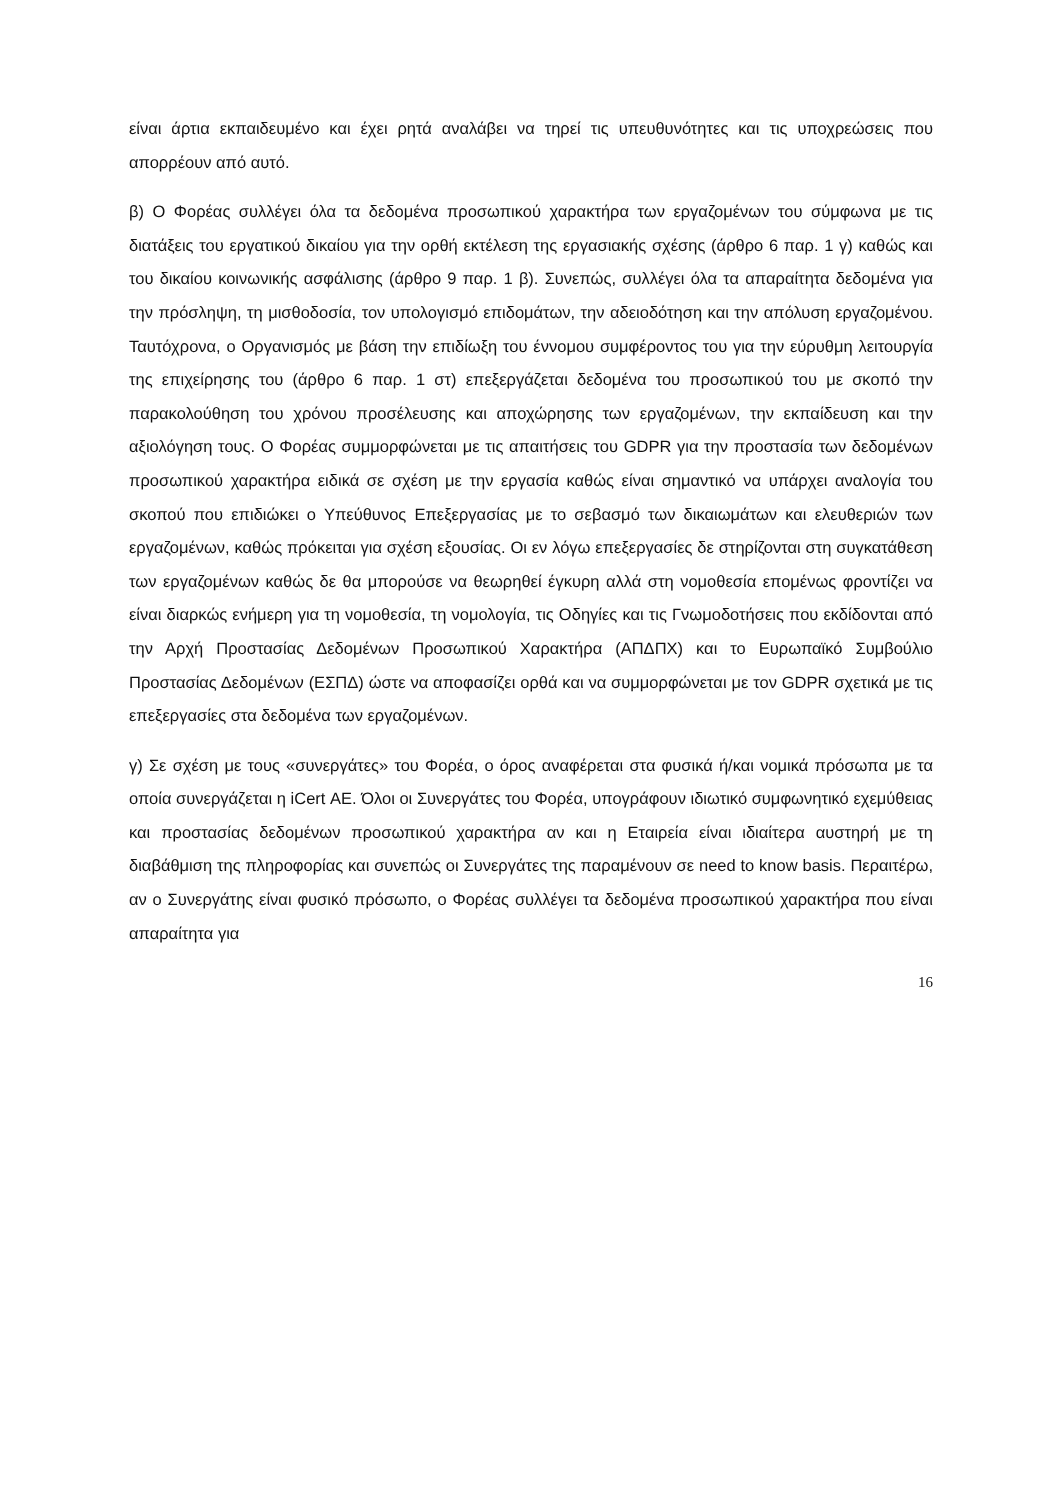είναι άρτια εκπαιδευμένο και έχει ρητά αναλάβει να τηρεί τις υπευθυνότητες και τις υποχρεώσεις που απορρέουν από αυτό.
β) Ο Φορέας συλλέγει όλα τα δεδομένα προσωπικού χαρακτήρα των εργαζομένων του σύμφωνα με τις διατάξεις του εργατικού δικαίου για την ορθή εκτέλεση της εργασιακής σχέσης (άρθρο 6 παρ. 1 γ) καθώς και του δικαίου κοινωνικής ασφάλισης (άρθρο 9 παρ. 1 β). Συνεπώς, συλλέγει όλα τα απαραίτητα δεδομένα για την πρόσληψη, τη μισθοδοσία, τον υπολογισμό επιδομάτων, την αδειοδότηση και την απόλυση εργαζομένου. Ταυτόχρονα, ο Οργανισμός με βάση την επιδίωξη του έννομου συμφέροντος του για την εύρυθμη λειτουργία της επιχείρησης του (άρθρο 6 παρ. 1 στ) επεξεργάζεται δεδομένα του προσωπικού του με σκοπό την παρακολούθηση του χρόνου προσέλευσης και αποχώρησης των εργαζομένων, την εκπαίδευση και την αξιολόγηση τους. Ο Φορέας συμμορφώνεται με τις απαιτήσεις του GDPR για την προστασία των δεδομένων προσωπικού χαρακτήρα ειδικά σε σχέση με την εργασία καθώς είναι σημαντικό να υπάρχει αναλογία του σκοπού που επιδιώκει ο Υπεύθυνος Επεξεργασίας με το σεβασμό των δικαιωμάτων και ελευθεριών των εργαζομένων, καθώς πρόκειται για σχέση εξουσίας. Οι εν λόγω επεξεργασίες δε στηρίζονται στη συγκατάθεση των εργαζομένων καθώς δε θα μπορούσε να θεωρηθεί έγκυρη αλλά στη νομοθεσία επομένως φροντίζει να είναι διαρκώς ενήμερη για τη νομοθεσία, τη νομολογία, τις Οδηγίες και τις Γνωμοδοτήσεις που εκδίδονται από την Αρχή Προστασίας Δεδομένων Προσωπικού Χαρακτήρα (ΑΠΔΠΧ) και το Ευρωπαϊκό Συμβούλιο Προστασίας Δεδομένων (ΕΣΠΔ) ώστε να αποφασίζει ορθά και να συμμορφώνεται με τον GDPR σχετικά με τις επεξεργασίες στα δεδομένα των εργαζομένων.
γ) Σε σχέση με τους «συνεργάτες» του Φορέα, ο όρος αναφέρεται στα φυσικά ή/και νομικά πρόσωπα με τα οποία συνεργάζεται η iCert ΑΕ. Όλοι οι Συνεργάτες του Φορέα, υπογράφουν ιδιωτικό συμφωνητικό εχεμύθειας και προστασίας δεδομένων προσωπικού χαρακτήρα αν και η Εταιρεία είναι ιδιαίτερα αυστηρή με τη διαβάθμιση της πληροφορίας και συνεπώς οι Συνεργάτες της παραμένουν σε need to know basis. Περαιτέρω, αν ο Συνεργάτης είναι φυσικό πρόσωπο, ο Φορέας συλλέγει τα δεδομένα προσωπικού χαρακτήρα που είναι απαραίτητα για
16